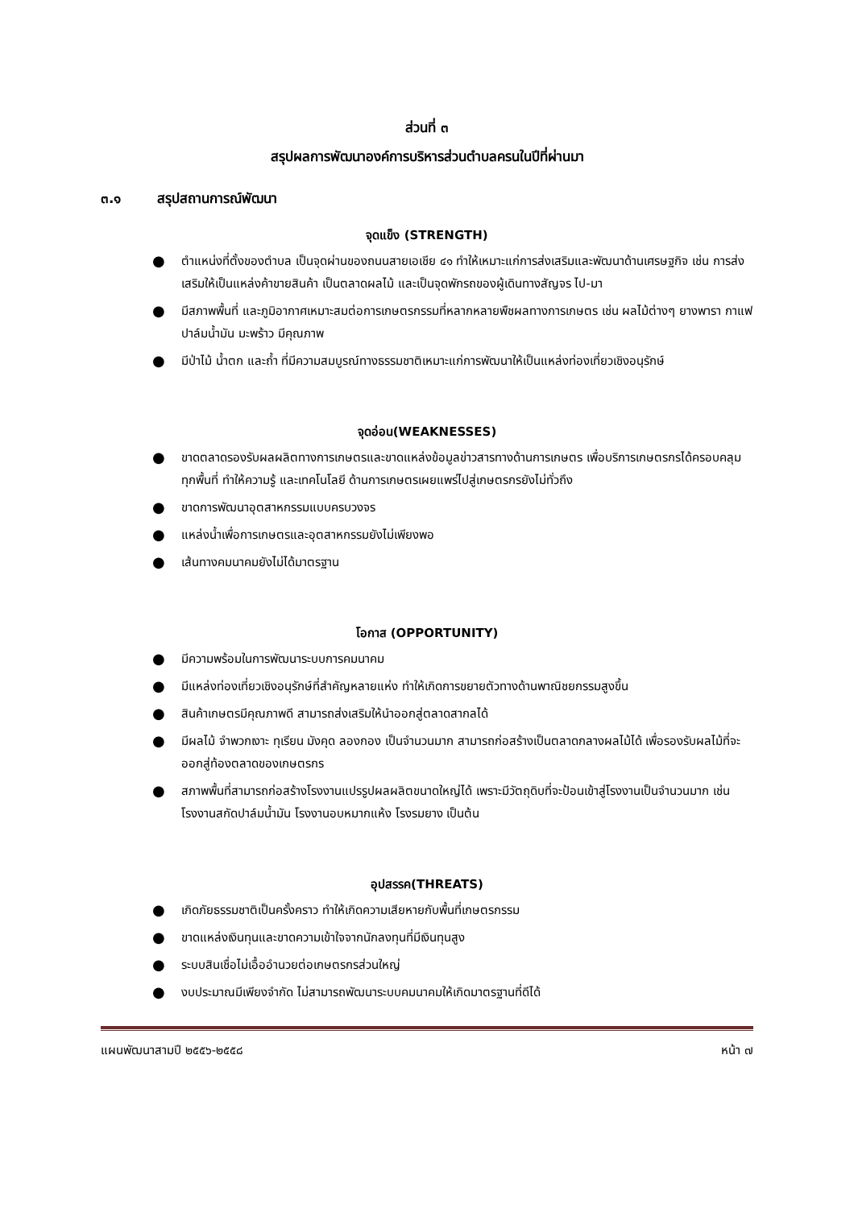ส่วนที่ ๓
สรุปผลการพัฒนาองค์การบริหารส่วนตำบลครนในปีที่ผ่านมา
๓.๑ สรุปสถานการณ์พัฒนา
จุดแข็ง (STRENGTH)
● ตำแหน่งที่ตั้งของตำบล เป็นจุดผ่านของถนนสายเอเชีย ๔๑ ทำให้เหมาะแก่การส่งเสริมและพัฒนาด้านเศรษฐกิจ เช่น การส่งเสริมให้เป็นแหล่งค้าขายสินค้า เป็นตลาดผลไม้ และเป็นจุดพักรถของผู้เดินทางสัญจร ไป-มา
● มีสภาพพื้นที่ และภูมิอากาศเหมาะสมต่อการเกษตรกรรมที่หลากหลายพืชผลทางการเกษตร เช่น ผลไม้ต่างๆ ยางพารา กาแฟ ปาล์มน้ำมัน มะพร้าว มีคุณภาพ
● มีป่าไม้ น้ำตก และถ้ำ ที่มีความสมบูรณ์ทางธรรมชาติเหมาะแก่การพัฒนาให้เป็นแหล่งท่องเที่ยวเชิงอนุรักษ์
จุดอ่อน(WEAKNESSES)
● ขาดตลาดรองรับผลผลิตทางการเกษตรและขาดแหล่งข้อมูลข่าวสารทางด้านการเกษตร เพื่อบริการเกษตรกรได้ครอบคลุมทุกพื้นที่ ทำให้ความรู้ และเทคโนโลยี ด้านการเกษตรเผยแพร่ไปสู่เกษตรกรยังไม่ทั่วถึง
● ขาดการพัฒนาอุตสาหกรรมแบบครบวงจร
● แหล่งน้ำเพื่อการเกษตรและอุตสาหกรรมยังไม่เพียงพอ
● เส้นทางคมนาคมยังไม่ได้มาตรฐาน
โอกาส (OPPORTUNITY)
● มีความพร้อมในการพัฒนาระบบการคมนาคม
● มีแหล่งท่องเที่ยวเชิงอนุรักษ์ที่สำคัญหลายแห่ง ทำให้เกิดการขยายตัวทางด้านพาณิชยกรรมสูงขึ้น
● สินค้าเกษตรมีคุณภาพดี สามารถส่งเสริมให้นำออกสู่ตลาดสากลได้
● มีผลไม้ จำพวกเงาะ ทุเรียน มังคุด ลองกอง เป็นจำนวนมาก สามารถก่อสร้างเป็นตลาดกลางผลไม้ได้ เพื่อรองรับผลไม้ที่จะออกสู่ท้องตลาดของเกษตรกร
● สภาพพื้นที่สามารถก่อสร้างโรงงานแปรรูปผลผลิตขนาดใหญ่ได้ เพราะมีวัตถุดิบที่จะป้อนเข้าสู่โรงงานเป็นจำนวนมาก เช่นโรงงานสกัดปาล์มน้ำมัน โรงงานอบหมากแห้ง โรงรมยาง เป็นต้น
อุปสรรค(THREATS)
● เกิดภัยธรรมชาติเป็นครั้งคราว ทำให้เกิดความเสียหายกับพื้นที่เกษตรกรรม
● ขาดแหล่งเงินทุนและขาดความเข้าใจจากนักลงทุนที่มีเงินทุนสูง
● ระบบสินเชื่อไม่เอื้ออำนวยต่อเกษตรกรส่วนใหญ่
● งบประมาณมีเพียงจำกัด ไม่สามารถพัฒนาระบบคมนาคมให้เกิดมาตรฐานที่ดีได้
แผนพัฒนาสามปี ๒๕๕๖-๒๕๕๘ หน้า ๗